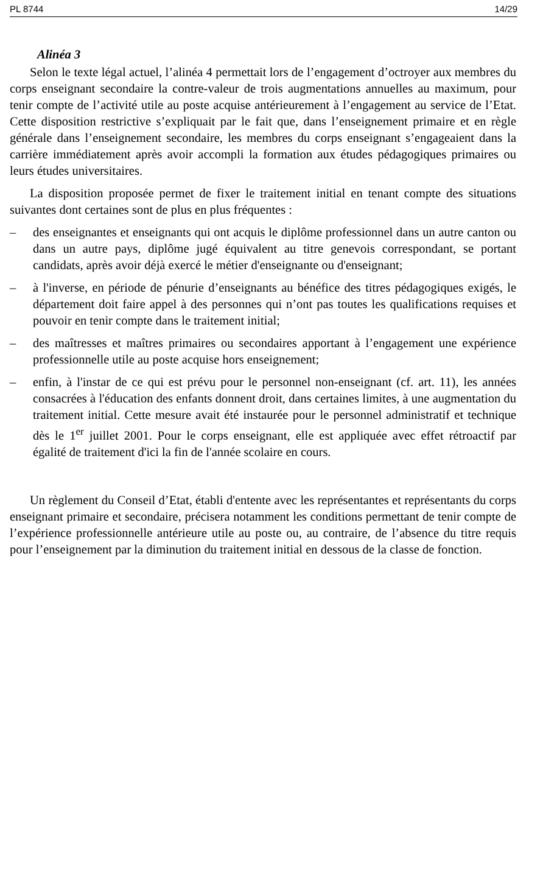PL 8744 14/29
Alinéa 3
Selon le texte légal actuel, l’alinéa 4 permettait lors de l’engagement d’octroyer aux membres du corps enseignant secondaire la contre-valeur de trois augmentations annuelles au maximum, pour tenir compte de l’activité utile au poste acquise antérieurement à l’engagement au service de l’Etat. Cette disposition restrictive s’expliquait par le fait que, dans l’enseignement primaire et en règle générale dans l’enseignement secondaire, les membres du corps enseignant s’engageaient dans la carrière immédiatement après avoir accompli la formation aux études pédagogiques primaires ou leurs études universitaires.
La disposition proposée permet de fixer le traitement initial en tenant compte des situations suivantes dont certaines sont de plus en plus fréquentes :
– des enseignantes et enseignants qui ont acquis le diplôme professionnel dans un autre canton ou dans un autre pays, diplôme jugé équivalent au titre genevois correspondant, se portant candidats, après avoir déjà exercé le métier d'enseignante ou d'enseignant;
– à l'inverse, en période de pénurie d’enseignants au bénéfice des titres pédagogiques exigés, le département doit faire appel à des personnes qui n’ont pas toutes les qualifications requises et pouvoir en tenir compte dans le traitement initial;
– des maîtresses et maîtres primaires ou secondaires apportant à l’engagement une expérience professionnelle utile au poste acquise hors enseignement;
– enfin, à l'instar de ce qui est prévu pour le personnel non-enseignant (cf. art. 11), les années consacrées à l'éducation des enfants donnent droit, dans certaines limites, à une augmentation du traitement initial. Cette mesure avait été instaurée pour le personnel administratif et technique dès le 1<sup>er</sup> juillet 2001. Pour le corps enseignant, elle est appliquée avec effet rétroactif par égalité de traitement d'ici la fin de l'année scolaire en cours.
Un règlement du Conseil d’Etat, établi d'entente avec les représentantes et représentants du corps enseignant primaire et secondaire, précisera notamment les conditions permettant de tenir compte de l’expérience professionnelle antérieure utile au poste ou, au contraire, de l’absence du titre requis pour l’enseignement par la diminution du traitement initial en dessous de la classe de fonction.